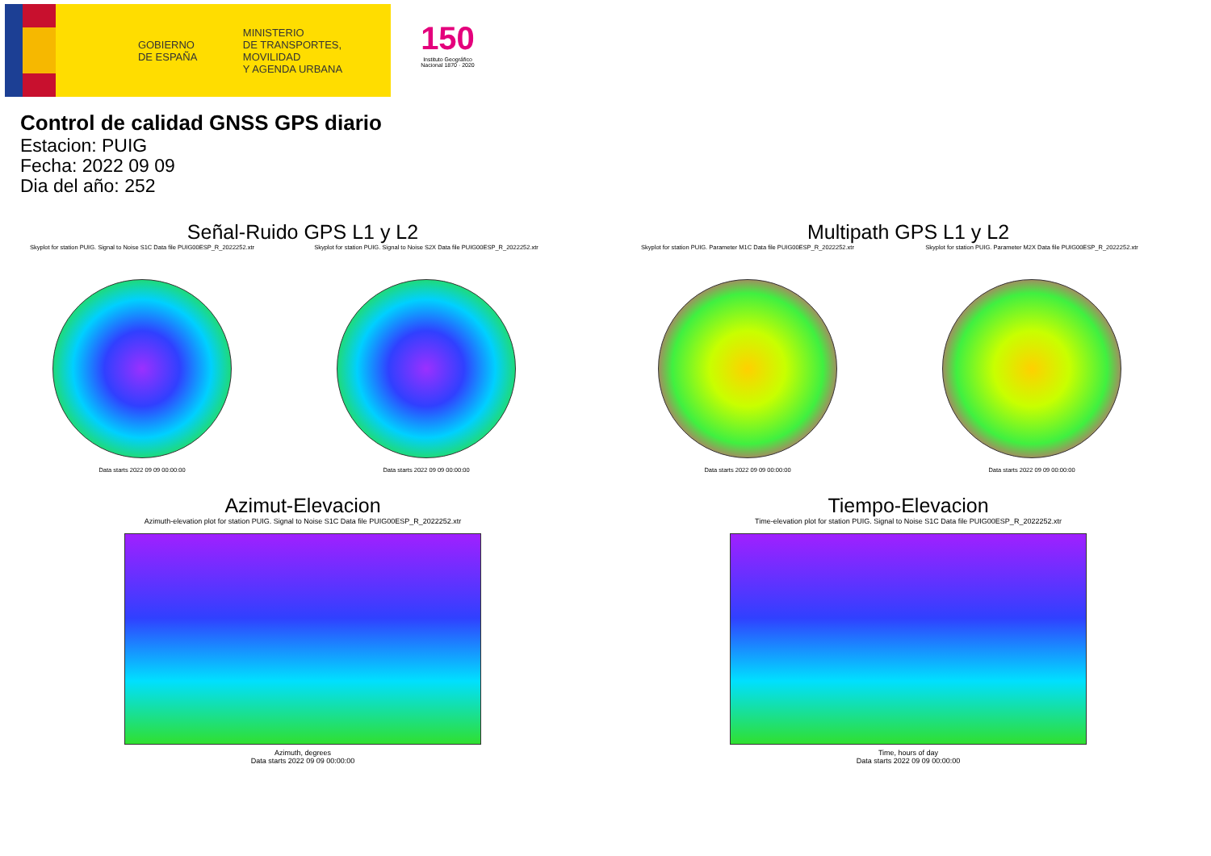GOBIERNO
DE ESPAÑA
MINISTERIO
DE TRANSPORTES, MOVILIDAD
Y AGENDA URBANA
150
Instituto Geográfico
Nacional 1870 · 2020
Control de calidad GNSS GPS diario
Estacion: PUIG
Fecha: 2022 09 09
Dia del año: 252
Señal-Ruido GPS L1 y L2
Skyplot for station PUIG. Signal to Noise S1C Data file PUIG00ESP_R_2022252.xtr
Data starts 2022 09 09 00:00:00
Skyplot for station PUIG. Signal to Noise S2X Data file PUIG00ESP_R_2022252.xtr
Data starts 2022 09 09 00:00:00
Multipath GPS L1 y L2
Skyplot for station PUIG. Parameter M1C Data file PUIG00ESP_R_2022252.xtr
Data starts 2022 09 09 00:00:00
Skyplot for station PUIG. Parameter M2X Data file PUIG00ESP_R_2022252.xtr
Data starts 2022 09 09 00:00:00
Azimut-Elevacion
Azimuth-elevation plot for station PUIG. Signal to Noise S1C Data file PUIG00ESP_R_2022252.xtr
Azimuth, degrees
Data starts 2022 09 09 00:00:00
Tiempo-Elevacion
Time-elevation plot for station PUIG. Signal to Noise S1C Data file PUIG00ESP_R_2022252.xtr
Time, hours of day
Data starts 2022 09 09 00:00:00